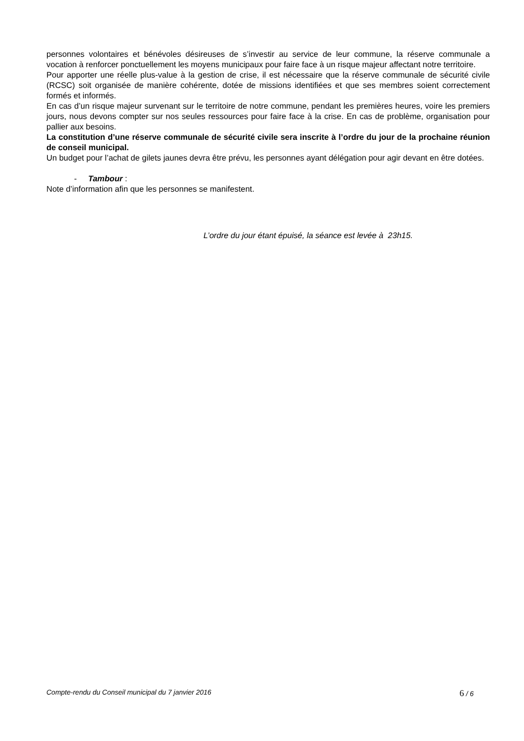personnes volontaires et bénévoles désireuses de s’investir au service de leur commune, la réserve communale a vocation à renforcer ponctuellement les moyens municipaux pour faire face à un risque majeur affectant notre territoire.
Pour apporter une réelle plus-value à la gestion de crise, il est nécessaire que la réserve communale de sécurité civile (RCSC) soit organisée de manière cohérente, dotée de missions identifiées et que ses membres soient correctement formés et informés.
En cas d’un risque majeur survenant sur le territoire de notre commune, pendant les premières heures, voire les premiers jours, nous devons compter sur nos seules ressources pour faire face à la crise. En cas de problème, organisation pour pallier aux besoins.
La constitution d’une réserve communale de sécurité civile sera inscrite à l’ordre du jour de la prochaine réunion de conseil municipal.
Un budget pour l’achat de gilets jaunes devra être prévu, les personnes ayant délégation pour agir devant en être dotées.
- Tambour :
Note d’information afin que les personnes se manifestent.
L’ordre du jour étant épuisé, la séance est levée à 23h15.
Compte-rendu du Conseil municipal du 7 janvier 2016 6 / 6